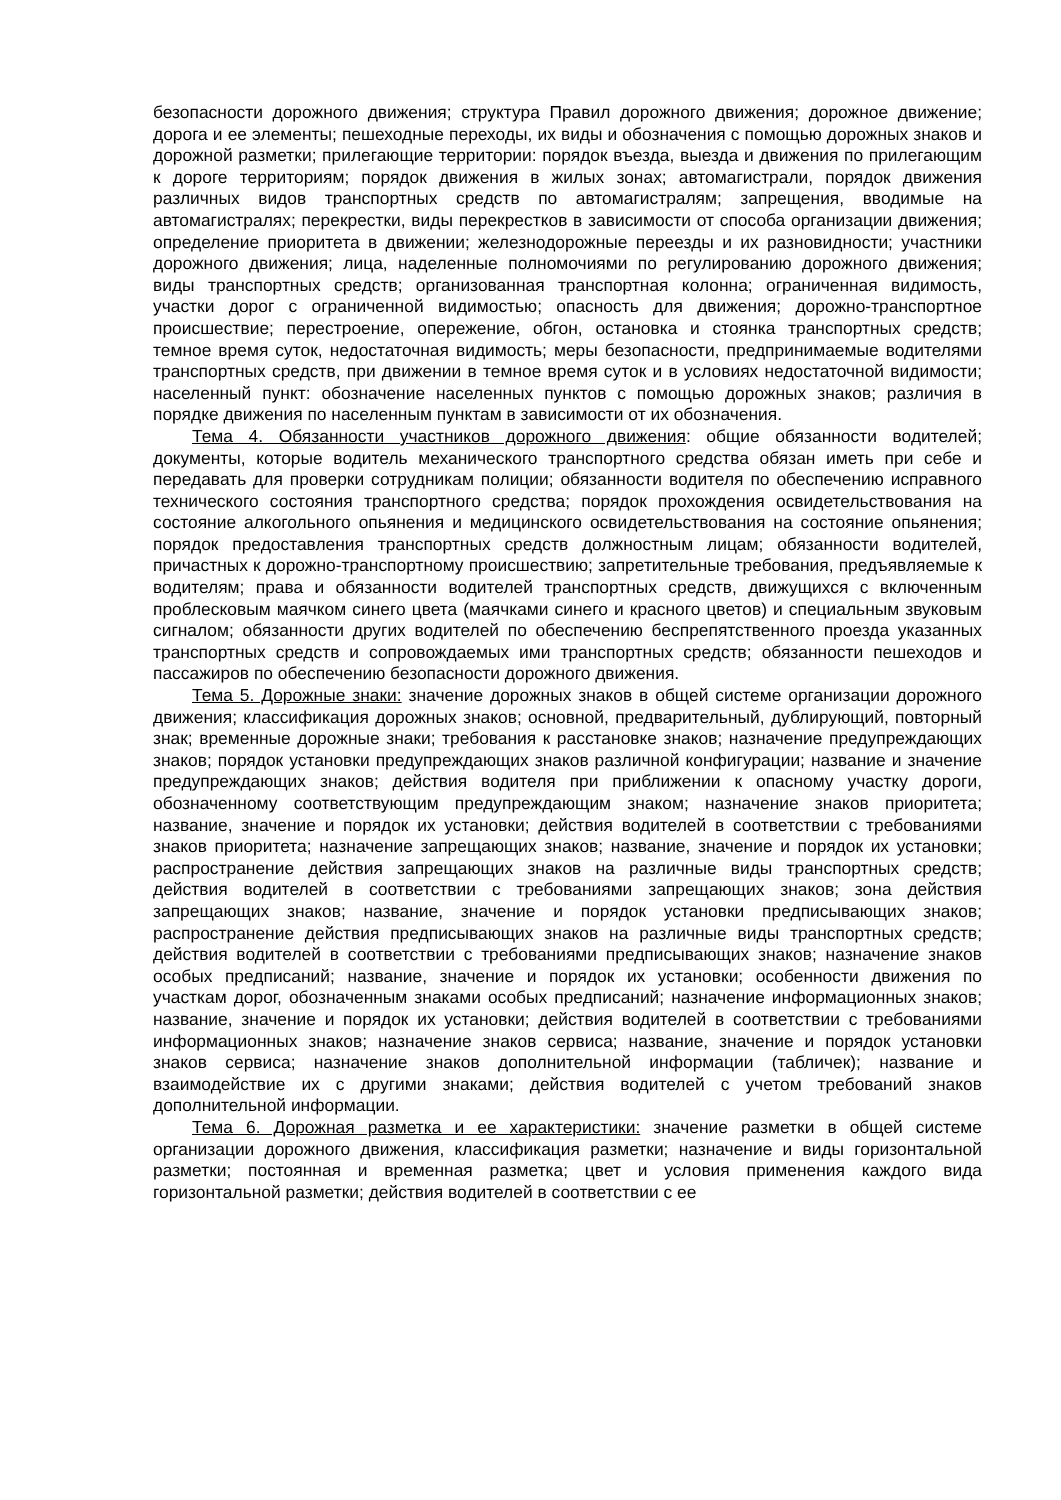безопасности дорожного движения; структура Правил дорожного движения; дорожное движение; дорога и ее элементы; пешеходные переходы, их виды и обозначения с помощью дорожных знаков и дорожной разметки; прилегающие территории: порядок въезда, выезда и движения по прилегающим к дороге территориям; порядок движения в жилых зонах; автомагистрали, порядок движения различных видов транспортных средств по автомагистралям; запрещения, вводимые на автомагистралях; перекрестки, виды перекрестков в зависимости от способа организации движения; определение приоритета в движении; железнодорожные переезды и их разновидности; участники дорожного движения; лица, наделенные полномочиями по регулированию дорожного движения; виды транспортных средств; организованная транспортная колонна; ограниченная видимость, участки дорог с ограниченной видимостью; опасность для движения; дорожно-транспортное происшествие; перестроение, опережение, обгон, остановка и стоянка транспортных средств; темное время суток, недостаточная видимость; меры безопасности, предпринимаемые водителями транспортных средств, при движении в темное время суток и в условиях недостаточной видимости; населенный пункт: обозначение населенных пунктов с помощью дорожных знаков; различия в порядке движения по населенным пунктам в зависимости от их обозначения.
Тема 4. Обязанности участников дорожного движения: общие обязанности водителей; документы, которые водитель механического транспортного средства обязан иметь при себе и передавать для проверки сотрудникам полиции; обязанности водителя по обеспечению исправного технического состояния транспортного средства; порядок прохождения освидетельствования на состояние алкогольного опьянения и медицинского освидетельствования на состояние опьянения; порядок предоставления транспортных средств должностным лицам; обязанности водителей, причастных к дорожно-транспортному происшествию; запретительные требования, предъявляемые к водителям; права и обязанности водителей транспортных средств, движущихся с включенным проблесковым маячком синего цвета (маячками синего и красного цветов) и специальным звуковым сигналом; обязанности других водителей по обеспечению беспрепятственного проезда указанных транспортных средств и сопровождаемых ими транспортных средств; обязанности пешеходов и пассажиров по обеспечению безопасности дорожного движения.
Тема 5. Дорожные знаки: значение дорожных знаков в общей системе организации дорожного движения; классификация дорожных знаков; основной, предварительный, дублирующий, повторный знак; временные дорожные знаки; требования к расстановке знаков; назначение предупреждающих знаков; порядок установки предупреждающих знаков различной конфигурации; название и значение предупреждающих знаков; действия водителя при приближении к опасному участку дороги, обозначенному соответствующим предупреждающим знаком; назначение знаков приоритета; название, значение и порядок их установки; действия водителей в соответствии с требованиями знаков приоритета; назначение запрещающих знаков; название, значение и порядок их установки; распространение действия запрещающих знаков на различные виды транспортных средств; действия водителей в соответствии с требованиями запрещающих знаков; зона действия запрещающих знаков; название, значение и порядок установки предписывающих знаков; распространение действия предписывающих знаков на различные виды транспортных средств; действия водителей в соответствии с требованиями предписывающих знаков; назначение знаков особых предписаний; название, значение и порядок их установки; особенности движения по участкам дорог, обозначенным знаками особых предписаний; назначение информационных знаков; название, значение и порядок их установки; действия водителей в соответствии с требованиями информационных знаков; назначение знаков сервиса; название, значение и порядок установки знаков сервиса; назначение знаков дополнительной информации (табличек); название и взаимодействие их с другими знаками; действия водителей с учетом требований знаков дополнительной информации.
Тема 6. Дорожная разметка и ее характеристики: значение разметки в общей системе организации дорожного движения, классификация разметки; назначение и виды горизонтальной разметки; постоянная и временная разметка; цвет и условия применения каждого вида горизонтальной разметки; действия водителей в соответствии с ее